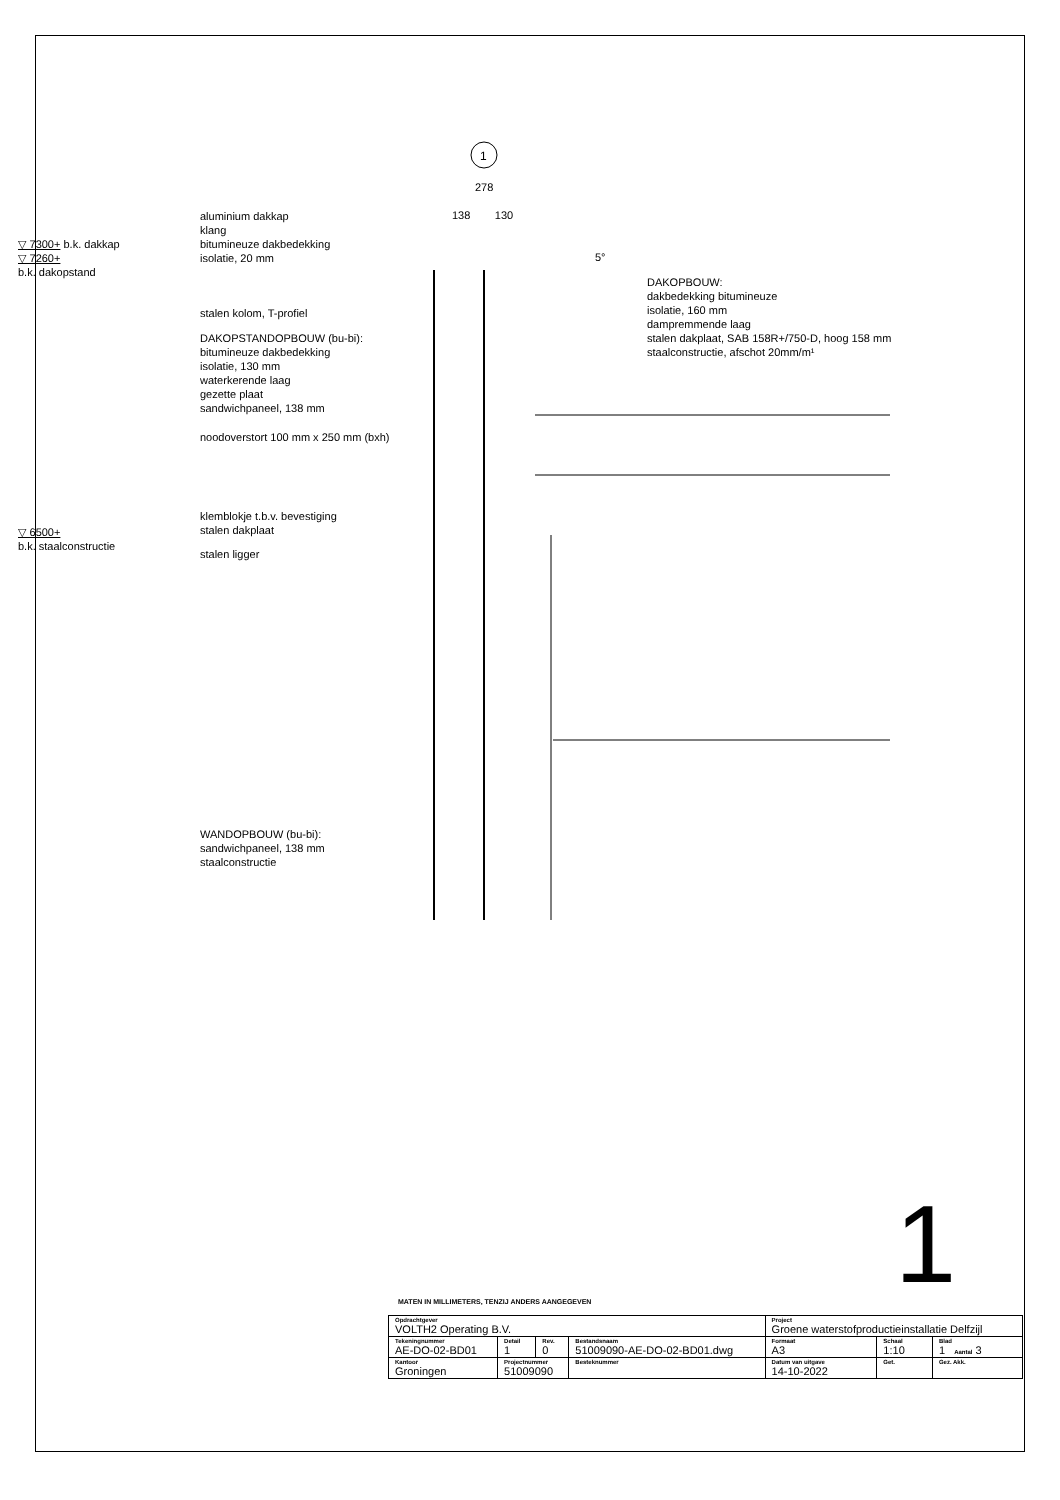1
▽ 7300+ b.k. dakkap
▽ 7260+
b.k. dakopstand
▽ 6500+
b.k. staalconstructie
aluminium dakkap
klang
bitumineuze dakbedekking
isolatie, 20 mm
stalen kolom, T-profiel
DAKOPSTANDOPBOUW (bu-bi):
bitumineuze dakbedekking
isolatie, 130 mm
waterkerende laag
gezette plaat
sandwichpaneel, 138 mm
noodoverstort 100 mm x 250 mm (bxh)
klemblokje t.b.v. bevestiging
stalen dakplaat
stalen ligger
WANDOPBOUW (bu-bi):
sandwichpaneel, 138 mm
staalconstructie
278
138 130
5°
DAKOPBOUW:
dakbedekking bitumineuze
isolatie, 160 mm
dampremmende laag
stalen dakplaat, SAB 158R+/750-D, hoog 158 mm
staalconstructie, afschot 20mm/m¹
1
MATEN IN MILLIMETERS, TENZIJ ANDERS AANGEGEVEN
| Opdrachtgever VOLTH2 Operating B.V. | | | | Project Groene waterstofproductieinstallatie Delfzijl | | |
| Tekeningnummer AE-DO-02-BD01 | Detail 1 | Rev. 0 | Bestandsnaam 51009090-AE-DO-02-BD01.dwg | Formaat A3 | Schaal 1:10 | Blad 1 Aantal 3 |
| Kantoor Groningen | Projectnummer 51009090 | | Besteknummer | Datum van uitgave 14-10-2022 | Get. | Gez. Akk. |